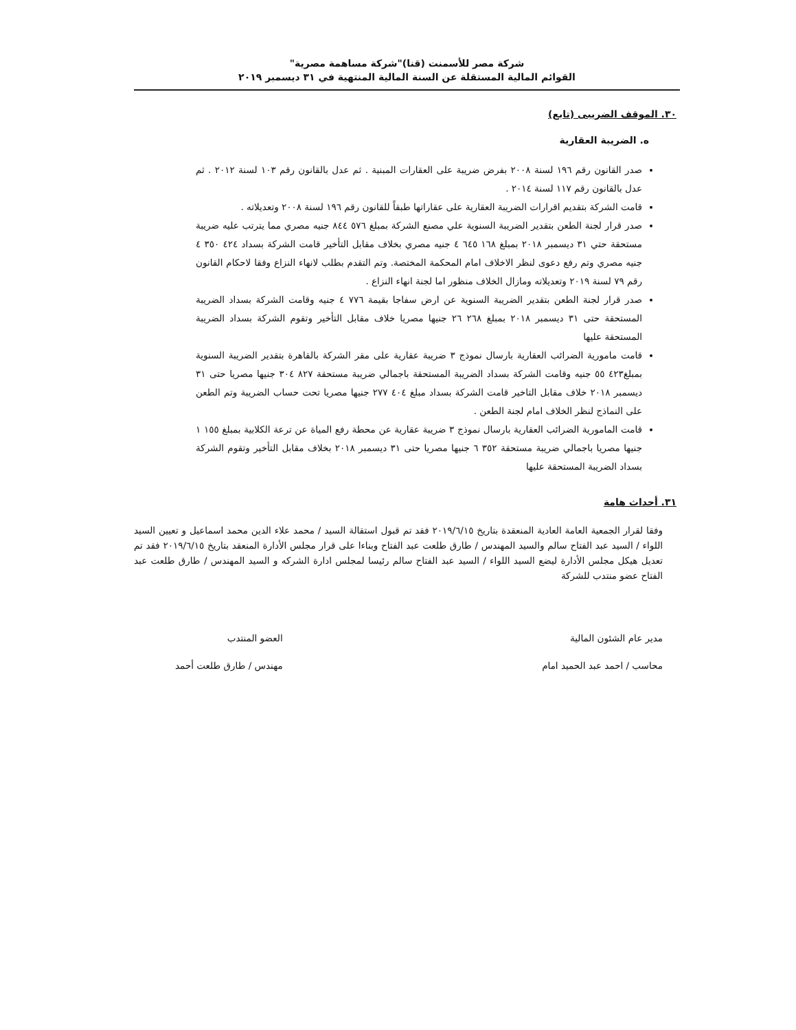شركة مصر للأسمنت (قنا)"شركة مساهمة مصرية"
القوائم المالية المستقلة عن السنة المالية المنتهية في ٣١ ديسمبر ٢٠١٩
٣٠. الموقف الضريبى (تابع)
ه. الضريبة العقارية
صدر القانون رقم ١٩٦ لسنة ٢٠٠٨ بفرض ضريبة على العقارات المبنية . ثم عدل بالقانون رقم ١٠٣ لسنة ٢٠١٢ . ثم عدل بالقانون رقم ١١٧ لسنة ٢٠١٤ .
قامت الشركة بتقديم اقرارات الضريبة العقارية على عقاراتها طبقاً للقانون رقم ١٩٦ لسنة ٢٠٠٨ وتعديلاته .
صدر قرار لجنة الطعن بتقدير الضريبة السنوية علي مصنع الشركة بمبلغ ٥٧٦ ٨٤٤ جنيه مصري مما يترتب عليه ضريبة مستحقة حتي ٣١ ديسمبر ٢٠١٨ بمبلغ ١٦٨ ٦٤٥ ٤ جنيه مصري بخلاف مقابل التأخير قامت الشركة بسداد ٤٢٤ ٣٥٠ ٤ جنيه مصري وتم رفع دعوى لنظر الاخلاف امام المحكمة المختصة. وتم التقدم بطلب لانهاء النزاع وفقا لاحكام القانون رقم ٧٩ لسنة ٢٠١٩ وتعديلاته ومازال الخلاف منظور اما لجنة انهاء النزاع .
صدر قرار لجنة الطعن بتقدير الضريبة السنوية عن ارض سفاجا بقيمة ٧٧٦ ٤ جنيه وقامت الشركة بسداد الضريبة المستحقة حتى ٣١ ديسمبر ٢٠١٨ بمبلغ ٢٦٨ ٢٦ جنيها مصريا خلاف مقابل التأخير وتقوم الشركة بسداد الضريبة المستحقة عليها
قامت مامورية الضرائب العقارية بارسال نموذج ٣ ضريبة عقارية على مقر الشركة بالقاهرة بتقدير الضريبة السنوية بمبلغ٤٢٣ ٥٥ جنيه وقامت الشركة بسداد الضريبة المستحقة باجمالي ضريبة مستحقة ٨٢٧ ٣٠٤ جنيها مصريا حتى ٣١ ديسمبر ٢٠١٨ خلاف مقابل التاخير قامت الشركة بسداد مبلغ ٤٠٤ ٢٧٧ جنيها مصريا تحت حساب الضريبة وتم الطعن على النماذج لنظر الخلاف امام لجنة الطعن .
قامت المامورية الضرائب العقارية بارسال نموذج ٣ ضريبة عقارية عن محطة رفع المياة عن ترعة الكلابية بمبلغ ١٥٥ ١ جنيها مصريا باجمالي ضريبة مستحقة ٣٥٢ ٦ جنيها مصريا حتى ٣١ ديسمبر ٢٠١٨ بخلاف مقابل التأخير وتقوم الشركة بسداد الضريبة المستحقة عليها
٣١. أحداث هامة
وفقا لقرار الجمعية العامة العادية المنعقدة بتاريخ ٢٠١٩/٦/١٥ فقد تم قبول استقالة السيد / محمد علاء الدين محمد اسماعيل و تعيين السيد اللواء / السيد عبد الفتاح سالم والسيد المهندس / طارق طلعت عبد الفتاح وبناءا على قرار مجلس الأدارة المنعقد بتاريخ ٢٠١٩/٦/١٥ فقد تم تعديل هيكل مجلس الأدارة ليضع السيد اللواء / السيد عبد الفتاح سالم رئيسا لمجلس ادارة الشركه و السيد المهندس / طارق طلعت عبد الفتاح عضو منتدب للشركة
مدير عام الشئون المالية
محاسب / احمد عبد الحميد امام
العضو المنتدب
مهندس / طارق طلعت أحمد